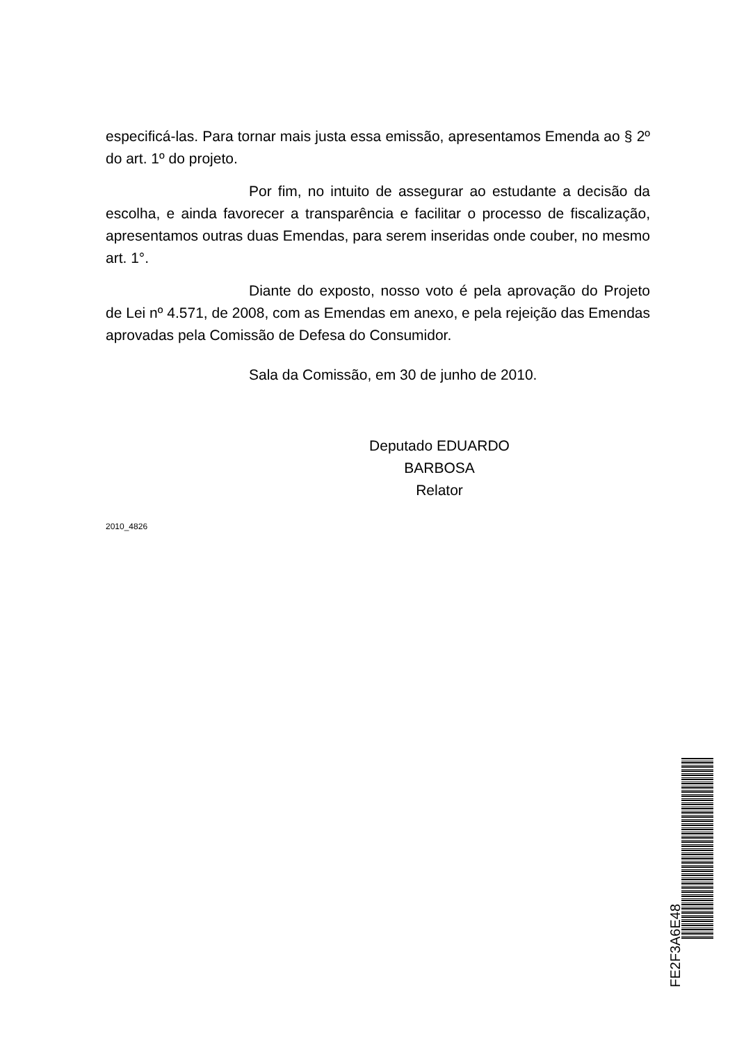especificá-las. Para tornar mais justa essa emissão, apresentamos Emenda ao § 2º do art. 1º do projeto.
Por fim, no intuito de assegurar ao estudante a decisão da escolha, e ainda favorecer a transparência e facilitar o processo de fiscalização, apresentamos outras duas Emendas, para serem inseridas onde couber, no mesmo art. 1°.
Diante do exposto, nosso voto é pela aprovação do Projeto de Lei nº 4.571, de 2008, com as Emendas em anexo, e pela rejeição das Emendas aprovadas pela Comissão de Defesa do Consumidor.
Sala da Comissão, em 30 de junho de 2010.
Deputado EDUARDO BARBOSA
Relator
2010_4826
FE2F3A6E48